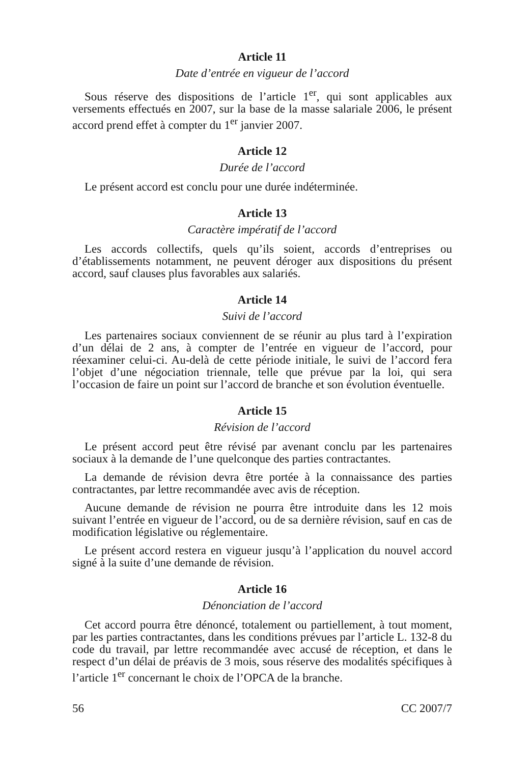Article 11
Date d’entrée en vigueur de l’accord
Sous réserve des dispositions de l’article 1<sup>er</sup>, qui sont applicables aux versements effectués en 2007, sur la base de la masse salariale 2006, le présent accord prend effet à compter du 1<sup>er</sup> janvier 2007.
Article 12
Durée de l’accord
Le présent accord est conclu pour une durée indéterminée.
Article 13
Caractère impératif de l’accord
Les accords collectifs, quels qu’ils soient, accords d’entreprises ou d’établissements notamment, ne peuvent déroger aux dispositions du présent accord, sauf clauses plus favorables aux salariés.
Article 14
Suivi de l’accord
Les partenaires sociaux conviennent de se réunir au plus tard à l’expiration d’un délai de 2 ans, à compter de l’entrée en vigueur de l’accord, pour réexaminer celui-ci. Au-delà de cette période initiale, le suivi de l’accord fera l’objet d’une négociation triennale, telle que prévue par la loi, qui sera l’occasion de faire un point sur l’accord de branche et son évolution éventuelle.
Article 15
Révision de l’accord
Le présent accord peut être révisé par avenant conclu par les partenaires sociaux à la demande de l’une quelconque des parties contractantes.
La demande de révision devra être portée à la connaissance des parties contractantes, par lettre recommandée avec avis de réception.
Aucune demande de révision ne pourra être introduite dans les 12 mois suivant l’entrée en vigueur de l’accord, ou de sa dernière révision, sauf en cas de modification législative ou réglementaire.
Le présent accord restera en vigueur jusqu’à l’application du nouvel accord signé à la suite d’une demande de révision.
Article 16
Dénonciation de l’accord
Cet accord pourra être dénoncé, totalement ou partiellement, à tout moment, par les parties contractantes, dans les conditions prévues par l’article L. 132-8 du code du travail, par lettre recommandée avec accusé de réception, et dans le respect d’un délai de préavis de 3 mois, sous réserve des modalités spécifiques à l’article 1<sup>er</sup> concernant le choix de l’OPCA de la branche.
56 CC 2007/7